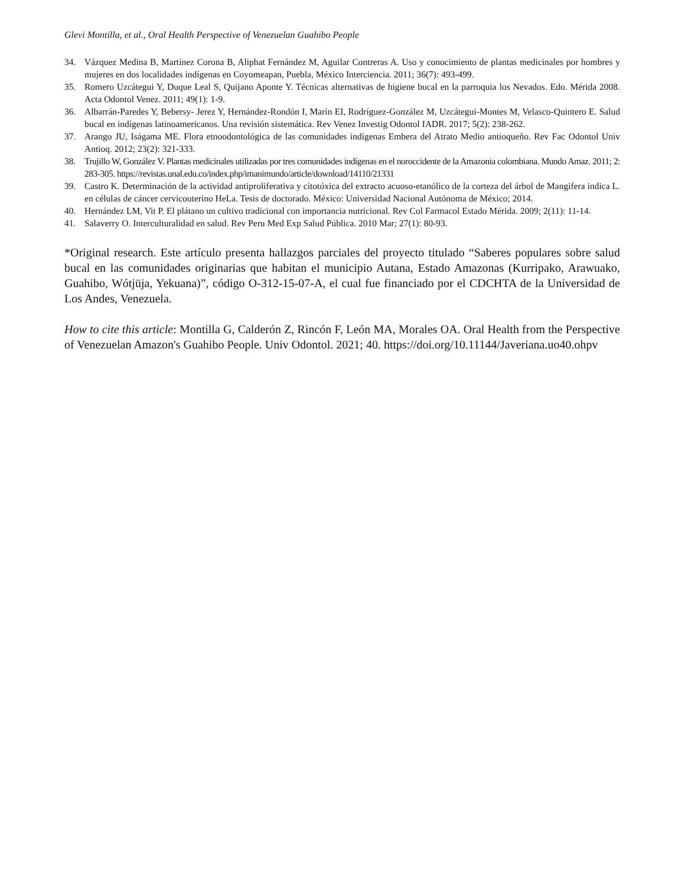Glevi Montilla, et al., Oral Health Perspective of Venezuelan Guahibo People
34. Vázquez Medina B, Martínez Corona B, Aliphat Fernández M, Aguilar Contreras A. Uso y conocimiento de plantas medicinales por hombres y mujeres en dos localidades indígenas en Coyomeapan, Puebla, México Interciencia. 2011; 36(7): 493-499.
35. Romero Uzcátegui Y, Duque Leal S, Quijano Aponte Y. Técnicas alternativas de higiene bucal en la parroquia los Nevados. Edo. Mérida 2008. Acta Odontol Venez. 2011; 49(1): 1-9.
36. Albarrán-Paredes Y, Bebersy- Jerez Y, Hernández-Rondón I, Marín EI, Rodríguez-González M, Uzcátegui-Montes M, Velasco-Quintero E. Salud bucal en indígenas latinoamericanos. Una revisión sistemática. Rev Venez Investig Odontol IADR. 2017; 5(2): 238-262.
37. Arango JU, Iságama ME. Flora etnoodontológica de las comunidades indígenas Embera del Atrato Medio antioqueño. Rev Fac Odontol Univ Antioq. 2012; 23(2): 321-333.
38. Trujillo W, González V. Plantas medicinales utilizadas por tres comunidades indígenas en el noroccidente de la Amazonia colombiana. Mundo Amaz. 2011; 2: 283-305. https://revistas.unal.edu.co/index.php/imanimundo/article/download/14110/21331
39. Castro K. Determinación de la actividad antiproliferativa y citotóxica del extracto acuoso-etanólico de la corteza del árbol de Mangifera indica L. en células de cáncer cervicouterino HeLa. Tesis de doctorado. México: Universidad Nacional Autónoma de México; 2014.
40. Hernández LM, Vit P. El plátano un cultivo tradicional con importancia nutricional. Rev Col Farmacol Estado Mérida. 2009; 2(11): 11-14.
41. Salaverry O. Interculturalidad en salud. Rev Peru Med Exp Salud Pública. 2010 Mar; 27(1): 80-93.
*Original research. Este artículo presenta hallazgos parciales del proyecto titulado “Saberes populares sobre salud bucal en las comunidades originarias que habitan el municipio Autana, Estado Amazonas (Kurripako, Arawuako, Guahibo, Wótjüja, Yekuana)”, código O-312-15-07-A, el cual fue financiado por el CDCHTA de la Universidad de Los Andes, Venezuela.
How to cite this article: Montilla G, Calderón Z, Rincón F, León MA, Morales OA. Oral Health from the Perspective of Venezuelan Amazon's Guahibo People. Univ Odontol. 2021; 40. https://doi.org/10.11144/Javeriana.uo40.ohpv